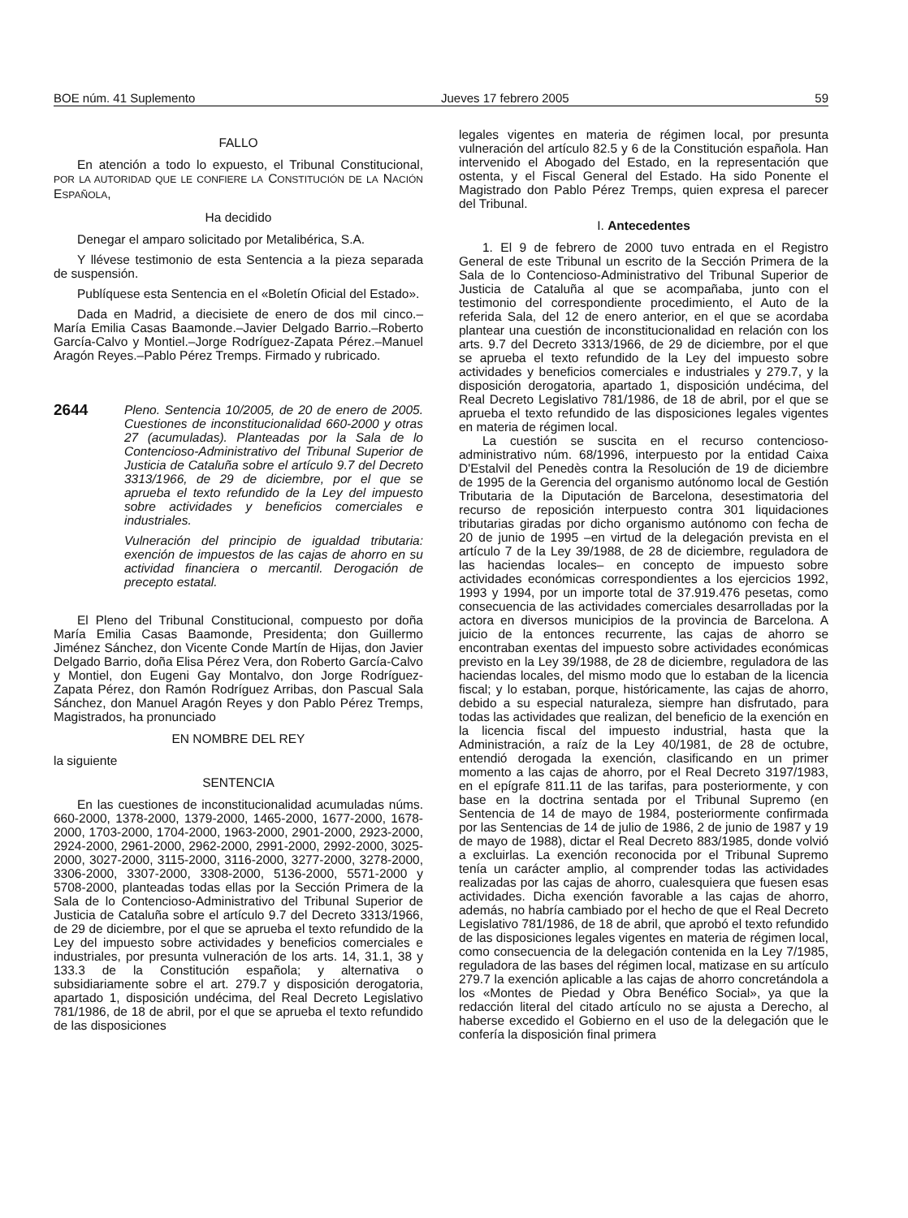BOE núm. 41 Suplemento Jueves 17 febrero 2005 59
FALLO
En atención a todo lo expuesto, el Tribunal Constitucional, POR LA AUTORIDAD QUE LE CONFIERE LA CONSTITUCIÓN DE LA NACIÓN ESPAÑOLA,
Ha decidido
Denegar el amparo solicitado por Metalibérica, S.A.
Y llévese testimonio de esta Sentencia a la pieza separada de suspensión.
Publíquese esta Sentencia en el «Boletín Oficial del Estado».
Dada en Madrid, a diecisiete de enero de dos mil cinco.–María Emilia Casas Baamonde.–Javier Delgado Barrio.–Roberto García-Calvo y Montiel.–Jorge Rodríguez-Zapata Pérez.–Manuel Aragón Reyes.–Pablo Pérez Tremps. Firmado y rubricado.
2644
Pleno. Sentencia 10/2005, de 20 de enero de 2005. Cuestiones de inconstitucionalidad 660-2000 y otras 27 (acumuladas). Planteadas por la Sala de lo Contencioso-Administrativo del Tribunal Superior de Justicia de Cataluña sobre el artículo 9.7 del Decreto 3313/1966, de 29 de diciembre, por el que se aprueba el texto refundido de la Ley del impuesto sobre actividades y beneficios comerciales e industriales.
Vulneración del principio de igualdad tributaria: exención de impuestos de las cajas de ahorro en su actividad financiera o mercantil. Derogación de precepto estatal.
El Pleno del Tribunal Constitucional, compuesto por doña María Emilia Casas Baamonde, Presidenta; don Guillermo Jiménez Sánchez, don Vicente Conde Martín de Hijas, don Javier Delgado Barrio, doña Elisa Pérez Vera, don Roberto García-Calvo y Montiel, don Eugeni Gay Montalvo, don Jorge Rodríguez-Zapata Pérez, don Ramón Rodríguez Arribas, don Pascual Sala Sánchez, don Manuel Aragón Reyes y don Pablo Pérez Tremps, Magistrados, ha pronunciado
EN NOMBRE DEL REY
la siguiente
SENTENCIA
En las cuestiones de inconstitucionalidad acumuladas núms. 660-2000, 1378-2000, 1379-2000, 1465-2000, 1677-2000, 1678-2000, 1703-2000, 1704-2000, 1963-2000, 2901-2000, 2923-2000, 2924-2000, 2961-2000, 2962-2000, 2991-2000, 2992-2000, 3025-2000, 3027-2000, 3115-2000, 3116-2000, 3277-2000, 3278-2000, 3306-2000, 3307-2000, 3308-2000, 5136-2000, 5571-2000 y 5708-2000, planteadas todas ellas por la Sección Primera de la Sala de lo Contencioso-Administrativo del Tribunal Superior de Justicia de Cataluña sobre el artículo 9.7 del Decreto 3313/1966, de 29 de diciembre, por el que se aprueba el texto refundido de la Ley del impuesto sobre actividades y beneficios comerciales e industriales, por presunta vulneración de los arts. 14, 31.1, 38 y 133.3 de la Constitución española; y alternativa o subsidiariamente sobre el art. 279.7 y disposición derogatoria, apartado 1, disposición undécima, del Real Decreto Legislativo 781/1986, de 18 de abril, por el que se aprueba el texto refundido de las disposiciones
legales vigentes en materia de régimen local, por presunta vulneración del artículo 82.5 y 6 de la Constitución española. Han intervenido el Abogado del Estado, en la representación que ostenta, y el Fiscal General del Estado. Ha sido Ponente el Magistrado don Pablo Pérez Tremps, quien expresa el parecer del Tribunal.
I. Antecedentes
1. El 9 de febrero de 2000 tuvo entrada en el Registro General de este Tribunal un escrito de la Sección Primera de la Sala de lo Contencioso-Administrativo del Tribunal Superior de Justicia de Cataluña al que se acompañaba, junto con el testimonio del correspondiente procedimiento, el Auto de la referida Sala, del 12 de enero anterior, en el que se acordaba plantear una cuestión de inconstitucionalidad en relación con los arts. 9.7 del Decreto 3313/1966, de 29 de diciembre, por el que se aprueba el texto refundido de la Ley del impuesto sobre actividades y beneficios comerciales e industriales y 279.7, y la disposición derogatoria, apartado 1, disposición undécima, del Real Decreto Legislativo 781/1986, de 18 de abril, por el que se aprueba el texto refundido de las disposiciones legales vigentes en materia de régimen local.
La cuestión se suscita en el recurso contencioso-administrativo núm. 68/1996, interpuesto por la entidad Caixa D'Estalvil del Penedès contra la Resolución de 19 de diciembre de 1995 de la Gerencia del organismo autónomo local de Gestión Tributaria de la Diputación de Barcelona, desestimatoria del recurso de reposición interpuesto contra 301 liquidaciones tributarias giradas por dicho organismo autónomo con fecha de 20 de junio de 1995 –en virtud de la delegación prevista en el artículo 7 de la Ley 39/1988, de 28 de diciembre, reguladora de las haciendas locales– en concepto de impuesto sobre actividades económicas correspondientes a los ejercicios 1992, 1993 y 1994, por un importe total de 37.919.476 pesetas, como consecuencia de las actividades comerciales desarrolladas por la actora en diversos municipios de la provincia de Barcelona. A juicio de la entonces recurrente, las cajas de ahorro se encontraban exentas del impuesto sobre actividades económicas previsto en la Ley 39/1988, de 28 de diciembre, reguladora de las haciendas locales, del mismo modo que lo estaban de la licencia fiscal; y lo estaban, porque, históricamente, las cajas de ahorro, debido a su especial naturaleza, siempre han disfrutado, para todas las actividades que realizan, del beneficio de la exención en la licencia fiscal del impuesto industrial, hasta que la Administración, a raíz de la Ley 40/1981, de 28 de octubre, entendió derogada la exención, clasificando en un primer momento a las cajas de ahorro, por el Real Decreto 3197/1983, en el epígrafe 811.11 de las tarifas, para posteriormente, y con base en la doctrina sentada por el Tribunal Supremo (en Sentencia de 14 de mayo de 1984, posteriormente confirmada por las Sentencias de 14 de julio de 1986, 2 de junio de 1987 y 19 de mayo de 1988), dictar el Real Decreto 883/1985, donde volvió a excluirlas. La exención reconocida por el Tribunal Supremo tenía un carácter amplio, al comprender todas las actividades realizadas por las cajas de ahorro, cualesquiera que fuesen esas actividades. Dicha exención favorable a las cajas de ahorro, además, no habría cambiado por el hecho de que el Real Decreto Legislativo 781/1986, de 18 de abril, que aprobó el texto refundido de las disposiciones legales vigentes en materia de régimen local, como consecuencia de la delegación contenida en la Ley 7/1985, reguladora de las bases del régimen local, matizase en su artículo 279.7 la exención aplicable a las cajas de ahorro concretándola a los «Montes de Piedad y Obra Benéfico Social», ya que la redacción literal del citado artículo no se ajusta a Derecho, al haberse excedido el Gobierno en el uso de la delegación que le confería la disposición final primera